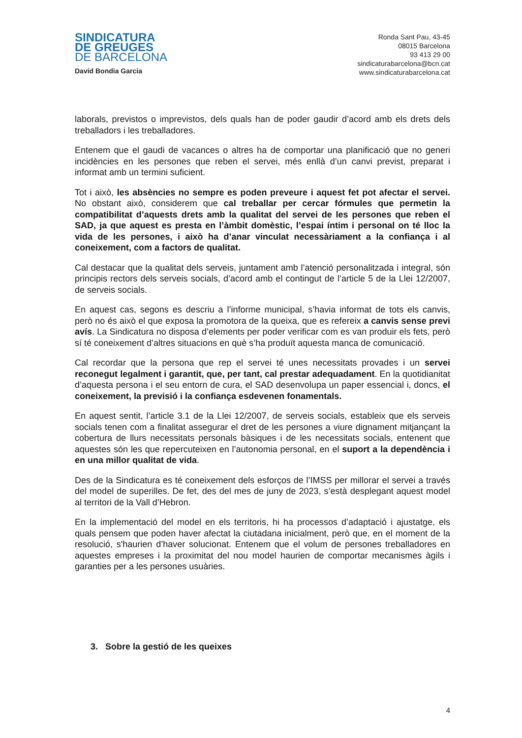SINDICATURA
DE GREUGES
DE BARCELONA
David Bondia Garcia
Ronda Sant Pau, 43-45
08015 Barcelona
93 413 29 00
sindicaturabarcelona@bcn.cat
www.sindicaturabarcelona.cat
laborals, previstos o imprevistos, dels quals han de poder gaudir d’acord amb els drets dels treballadors i les treballadores.
Entenem que el gaudi de vacances o altres ha de comportar una planificació que no generi incidències en les persones que reben el servei, més enllà d’un canvi previst, preparat i informat amb un termini suficient.
Tot i això, les absències no sempre es poden preveure i aquest fet pot afectar el servei. No obstant això, considerem que cal treballar per cercar fórmules que permetin la compatibilitat d’aquests drets amb la qualitat del servei de les persones que reben el SAD, ja que aquest es presta en l’àmbit domèstic, l’espai íntim i personal on té lloc la vida de les persones, i això ha d’anar vinculat necessàriament a la confiança i al coneixement, com a factors de qualitat.
Cal destacar que la qualitat dels serveis, juntament amb l’atenció personalitzada i integral, són principis rectors dels serveis socials, d’acord amb el contingut de l’article 5 de la Llei 12/2007, de serveis socials.
En aquest cas, segons es descriu a l’informe municipal, s’havia informat de tots els canvis, però no és això el que exposa la promotora de la queixa, que es refereix a canvis sense previ avís. La Sindicatura no disposa d’elements per poder verificar com es van produir els fets, però sí té coneixement d’altres situacions en què s’ha produït aquesta manca de comunicació.
Cal recordar que la persona que rep el servei té unes necessitats provades i un servei reconegut legalment i garantit, que, per tant, cal prestar adequadament. En la quotidianitat d’aquesta persona i el seu entorn de cura, el SAD desenvolupa un paper essencial i, doncs, el coneixement, la previsió i la confiança esdevenen fonamentals.
En aquest sentit, l’article 3.1 de la Llei 12/2007, de serveis socials, estableix que els serveis socials tenen com a finalitat assegurar el dret de les persones a viure dignament mitjançant la cobertura de llurs necessitats personals bàsiques i de les necessitats socials, entenent que aquestes són les que repercuteixen en l’autonomia personal, en el suport a la dependència i en una millor qualitat de vida.
Des de la Sindicatura es té coneixement dels esforços de l’IMSS per millorar el servei a través del model de superilles. De fet, des del mes de juny de 2023, s’està desplegant aquest model al territori de la Vall d’Hebron.
En la implementació del model en els territoris, hi ha processos d’adaptació i ajustatge, els quals pensem que poden haver afectat la ciutadana inicialment, però que, en el moment de la resolució, s'haurien d’haver solucionat. Entenem que el volum de persones treballadores en aquestes empreses i la proximitat del nou model haurien de comportar mecanismes àgils i garanties per a les persones usuàries.
3. Sobre la gestió de les queixes
4